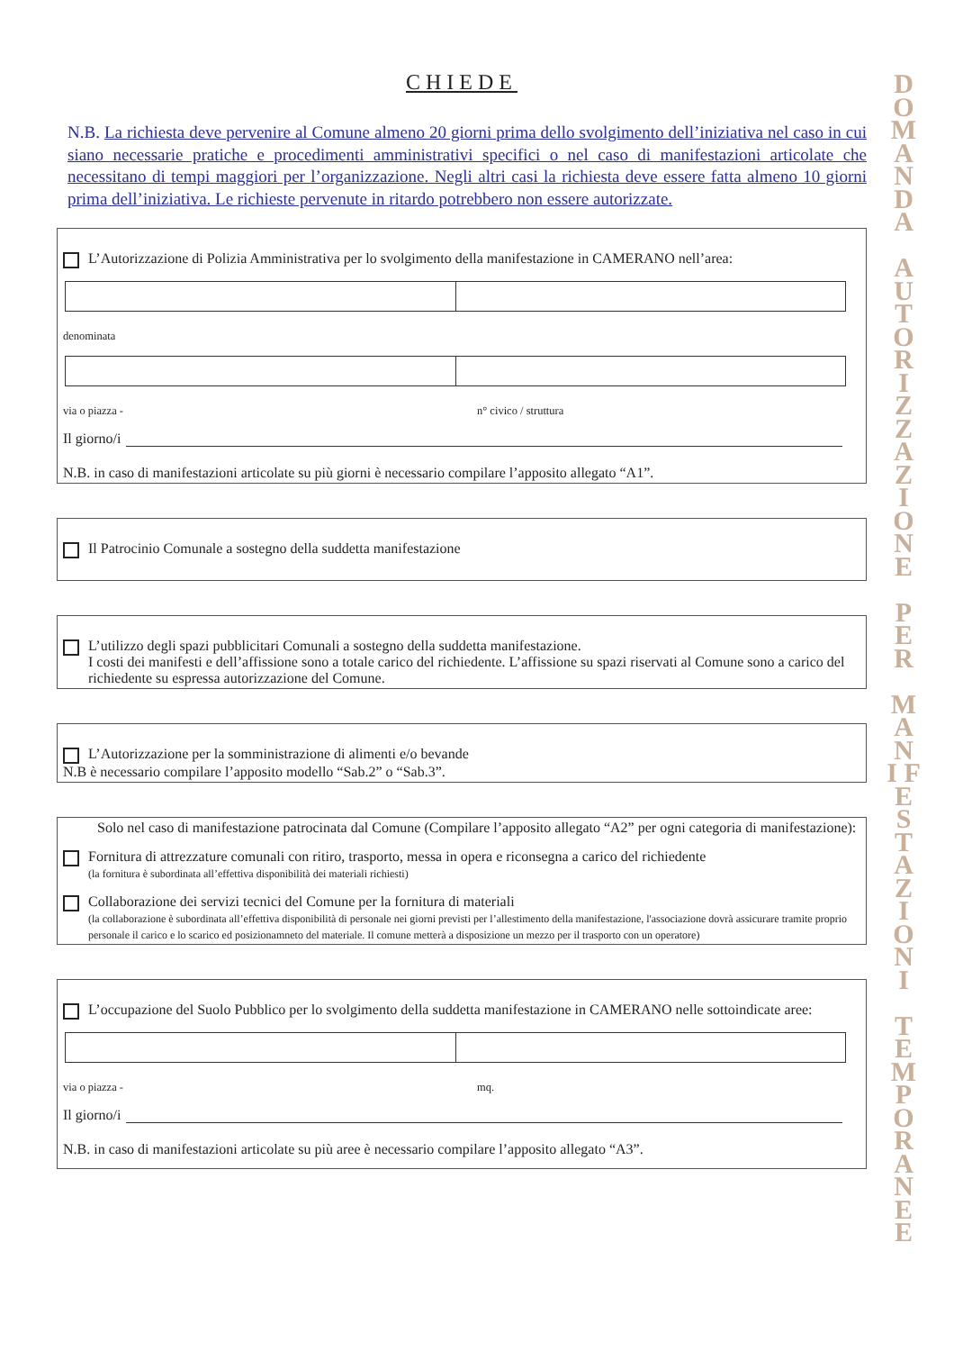CHIEDE
N.B. La richiesta deve pervenire al Comune almeno 20 giorni prima dello svolgimento dell’iniziativa nel caso in cui siano necessarie pratiche e procedimenti amministrativi specifici o nel caso di manifestazioni articolate che necessitano di tempi maggiori per l’organizzazione. Negli altri casi la richiesta deve essere fatta almeno 10 giorni prima dell’iniziativa. Le richieste pervenute in ritardo potrebbero non essere autorizzate.
L’Autorizzazione di Polizia Amministrativa per lo svolgimento della manifestazione in CAMERANO nell’area:
denominata
via o piazza - n° civico / struttura
Il giorno/i
N.B. in caso di manifestazioni articolate su più giorni è necessario compilare l’apposito allegato “A1”.
Il Patrocinio Comunale a sostegno della suddetta manifestazione
L’utilizzo degli spazi pubblicitari Comunali a sostegno della suddetta manifestazione.
I costi dei manifesti e dell’affissione sono a totale carico del richiedente. L’affissione su spazi riservati al Comune sono a carico del richiedente su espressa autorizzazione del Comune.
L’Autorizzazione per la somministrazione di alimenti e/o bevande
N.B è necessario compilare l’apposito modello “Sab.2” o “Sab.3”.
Solo nel caso di manifestazione patrocinata dal Comune (Compilare l’apposito allegato “A2” per ogni categoria di manifestazione):
Fornitura di attrezzature comunali con ritiro, trasporto, messa in opera e riconsegna a carico del richiedente
(la fornitura è subordinata all’effettiva disponibilità dei materiali richiesti)
Collaborazione dei servizi tecnici del Comune per la fornitura di materiali
(la collaborazione è subordinata all’effettiva disponibilità di personale nei giorni previsti per l’allestimento della manifestazione, l'associazione dovrà assicurare tramite proprio personale il carico e lo scarico ed posizionamneto del materiale. Il comune metterà a disposizione un mezzo per il trasporto con un operatore)
L’occupazione del Suolo Pubblico per lo svolgimento della suddetta manifestazione in CAMERANO nelle sottoindicate aree:
via o piazza - mq.
Il giorno/i
N.B. in caso di manifestazioni articolate su più aree è necessario compilare l’apposito allegato “A3”.
D O M A N D A
A U T O R I Z Z A Z I O N E
P E R
M A N I F E S T A Z I O N I
T E M P O R A N E E